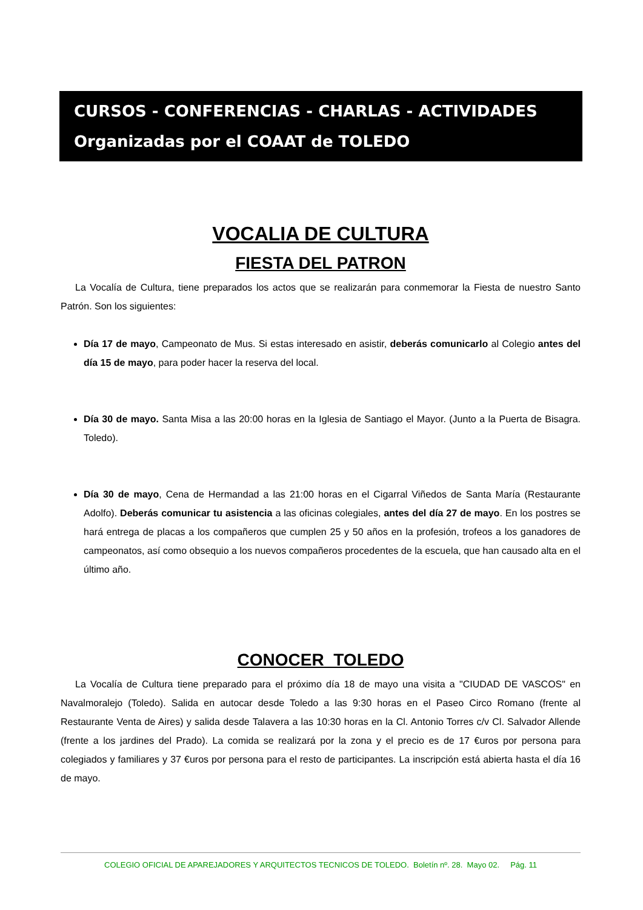CURSOS - CONFERENCIAS - CHARLAS - ACTIVIDADES
Organizadas por el COAAT de TOLEDO
VOCALIA DE CULTURA
FIESTA DEL PATRON
La Vocalía de Cultura, tiene preparados los actos que se realizarán para conmemorar la Fiesta de nuestro Santo Patrón. Son los siguientes:
Día 17 de mayo, Campeonato de Mus. Si estas interesado en asistir, deberás comunicarlo al Colegio antes del día 15 de mayo, para poder hacer la reserva del local.
Día 30 de mayo. Santa Misa a las 20:00 horas en la Iglesia de Santiago el Mayor. (Junto a la Puerta de Bisagra. Toledo).
Día 30 de mayo, Cena de Hermandad a las 21:00 horas en el Cigarral Viñedos de Santa María (Restaurante Adolfo). Deberás comunicar tu asistencia a las oficinas colegiales, antes del día 27 de mayo. En los postres se hará entrega de placas a los compañeros que cumplen 25 y 50 años en la profesión, trofeos a los ganadores de campeonatos, así como obsequio a los nuevos compañeros procedentes de la escuela, que han causado alta en el último año.
CONOCER TOLEDO
La Vocalía de Cultura tiene preparado para el próximo día 18 de mayo una visita a "CIUDAD DE VASCOS" en Navalmoralejo (Toledo). Salida en autocar desde Toledo a las 9:30 horas en el Paseo Circo Romano (frente al Restaurante Venta de Aires) y salida desde Talavera a las 10:30 horas en la Cl. Antonio Torres c/v Cl. Salvador Allende (frente a los jardines del Prado). La comida se realizará por la zona y el precio es de 17 €uros por persona para colegiados y familiares y 37 €uros por persona para el resto de participantes. La inscripción está abierta hasta el día 16 de mayo.
COLEGIO OFICIAL DE APAREJADORES Y ARQUITECTOS TECNICOS DE TOLEDO. Boletín nº. 28. Mayo 02. Pág. 11